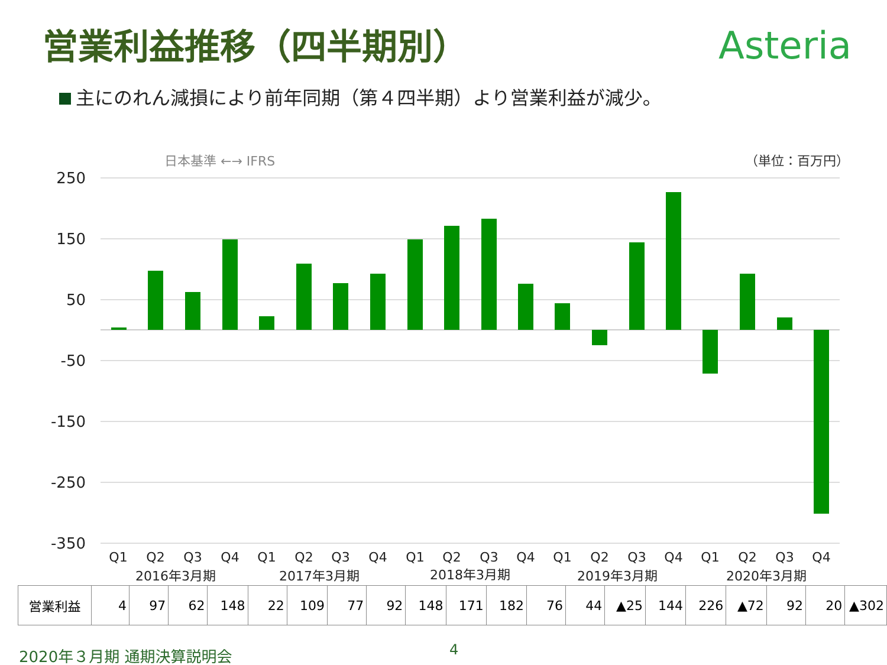営業利益推移（四半期別） Asteria
主にのれん減損により前年同期（第４四半期）より営業利益が減少。
日本基準 ←→ IFRS
（単位：百万円）
250
150
50
-50
-150
-250
-350
Q1
Q2
Q3
Q4
Q1
Q2
Q3
Q4
Q1
Q2
Q3
Q4
Q1
Q2
Q3
Q4
Q1
Q2
Q3
Q4
2016年3月期
2017年3月期
2018年3月期
2019年3月期
2020年3月期
| 営業利益 | 4 | 97 | 62 | 148 | 22 | 109 | 77 | 92 | 148 | 171 | 182 | 76 | 44 | ▲25 | 144 | 226 | ▲72 | 92 | 20 | ▲302 |
2020年３月期 通期決算説明会 4